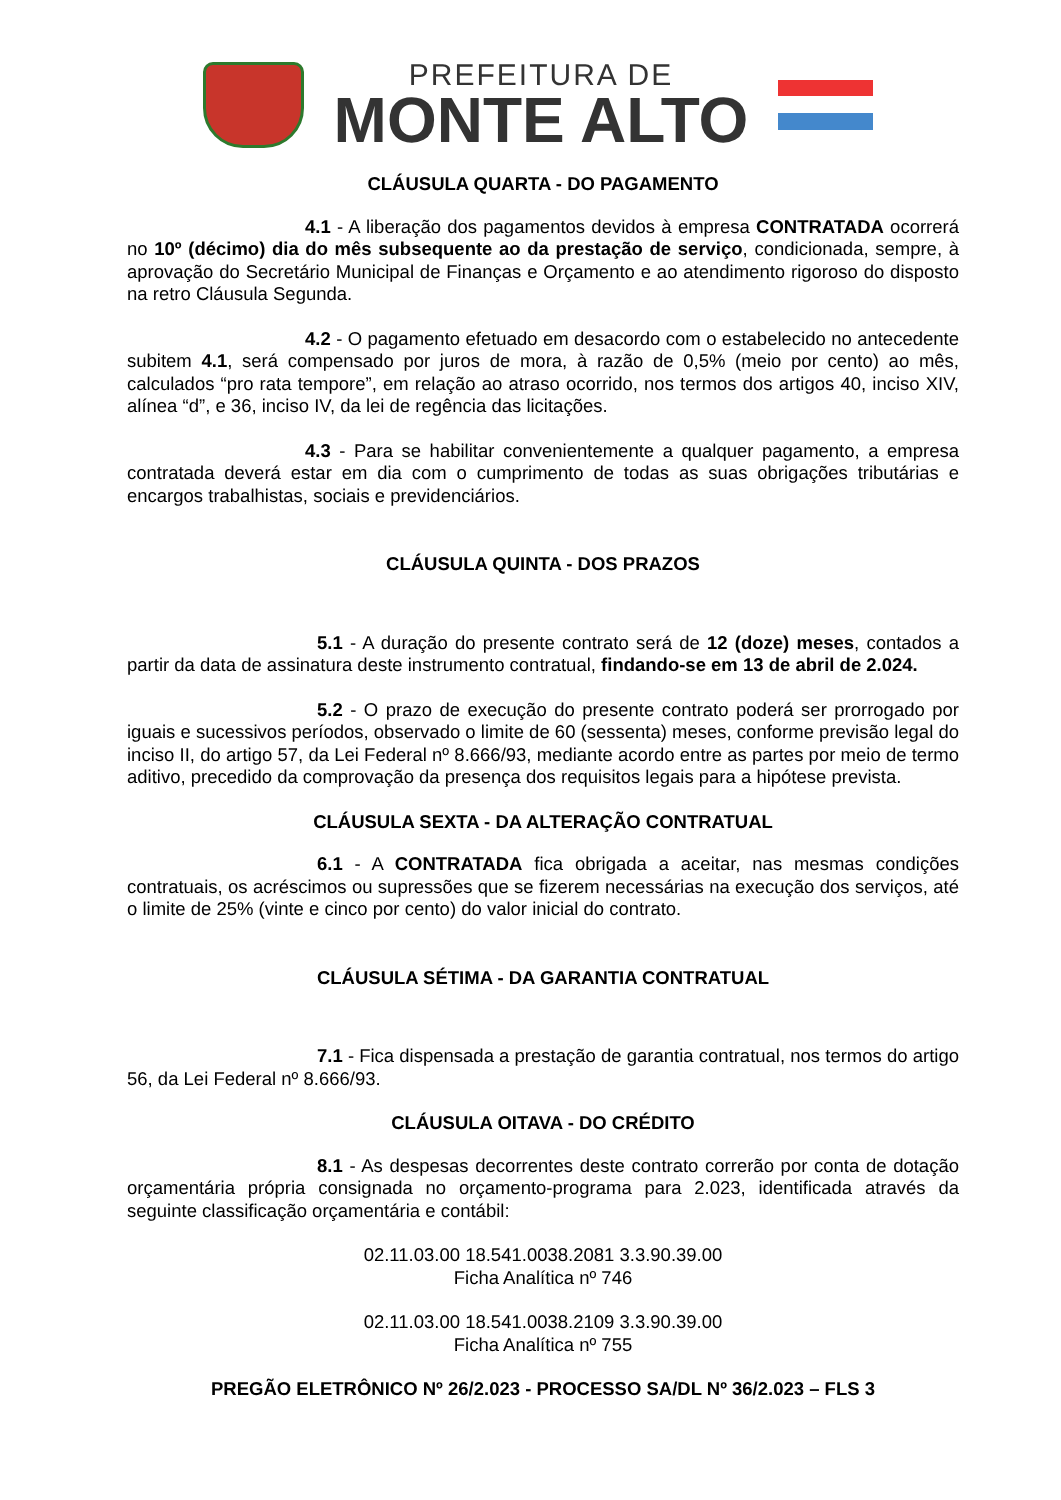PREFEITURA DE
MONTE ALTO
CLÁUSULA QUARTA - DO PAGAMENTO
4.1 - A liberação dos pagamentos devidos à empresa CONTRATADA ocorrerá no 10º (décimo) dia do mês subsequente ao da prestação de serviço, condicionada, sempre, à aprovação do Secretário Municipal de Finanças e Orçamento e ao atendimento rigoroso do disposto na retro Cláusula Segunda.
4.2 - O pagamento efetuado em desacordo com o estabelecido no antecedente subitem 4.1, será compensado por juros de mora, à razão de 0,5% (meio por cento) ao mês, calculados “pro rata tempore”, em relação ao atraso ocorrido, nos termos dos artigos 40, inciso XIV, alínea “d”, e 36, inciso IV, da lei de regência das licitações.
4.3 - Para se habilitar convenientemente a qualquer pagamento, a empresa contratada deverá estar em dia com o cumprimento de todas as suas obrigações tributárias e encargos trabalhistas, sociais e previdenciários.
CLÁUSULA QUINTA - DOS PRAZOS
5.1 - A duração do presente contrato será de 12 (doze) meses, contados a partir da data de assinatura deste instrumento contratual, findando-se em 13 de abril de 2.024.
5.2 - O prazo de execução do presente contrato poderá ser prorrogado por iguais e sucessivos períodos, observado o limite de 60 (sessenta) meses, conforme previsão legal do inciso II, do artigo 57, da Lei Federal nº 8.666/93, mediante acordo entre as partes por meio de termo aditivo, precedido da comprovação da presença dos requisitos legais para a hipótese prevista.
CLÁUSULA SEXTA - DA ALTERAÇÃO CONTRATUAL
6.1 - A CONTRATADA fica obrigada a aceitar, nas mesmas condições contratuais, os acréscimos ou supressões que se fizerem necessárias na execução dos serviços, até o limite de 25% (vinte e cinco por cento) do valor inicial do contrato.
CLÁUSULA SÉTIMA - DA GARANTIA CONTRATUAL
7.1 - Fica dispensada a prestação de garantia contratual, nos termos do artigo 56, da Lei Federal nº 8.666/93.
CLÁUSULA OITAVA - DO CRÉDITO
8.1 - As despesas decorrentes deste contrato correrão por conta de dotação orçamentária própria consignada no orçamento-programa para 2.023, identificada através da seguinte classificação orçamentária e contábil:
02.11.03.00 18.541.0038.2081 3.3.90.39.00
Ficha Analítica nº 746
02.11.03.00 18.541.0038.2109 3.3.90.39.00
Ficha Analítica nº 755
PREGÃO ELETRÔNICO Nº 26/2.023 - PROCESSO SA/DL Nº 36/2.023 – FLS 3